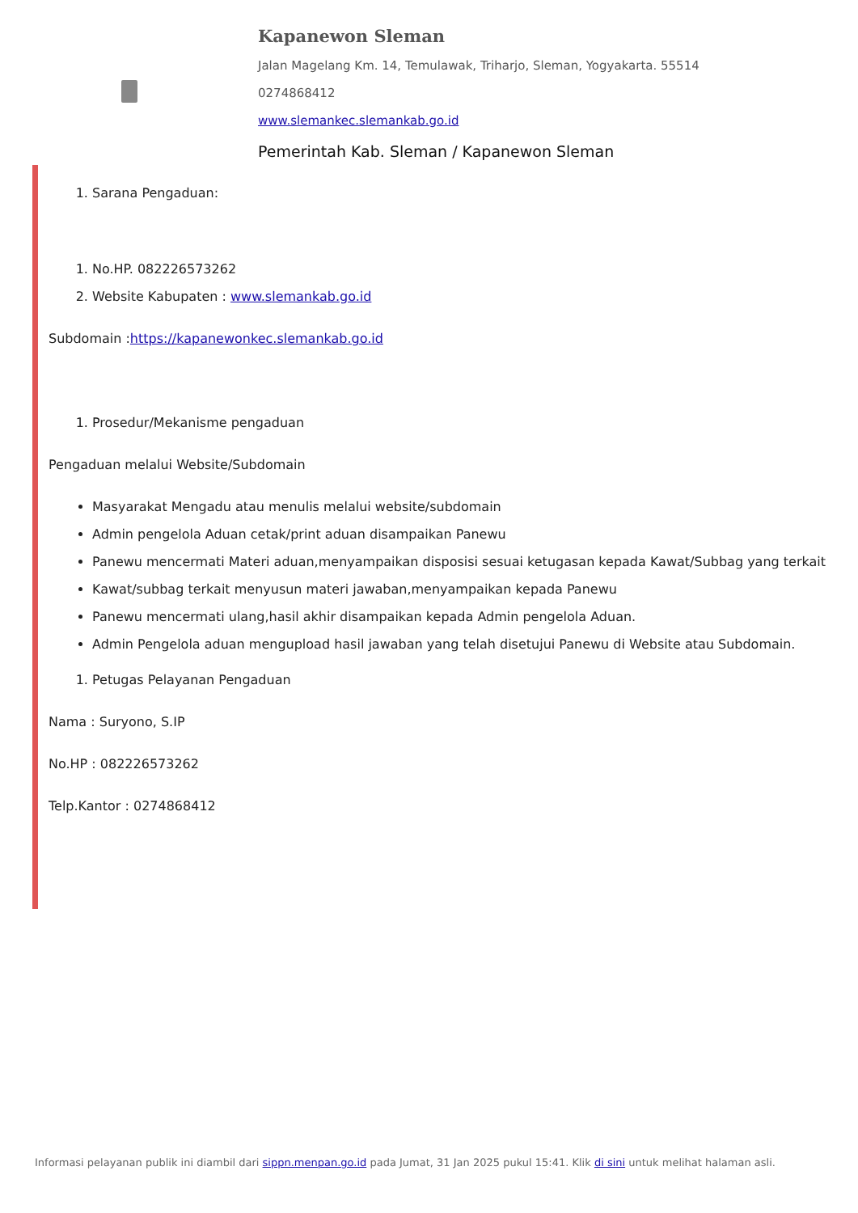Kapanewon Sleman
Jalan Magelang Km. 14, Temulawak, Triharjo, Sleman, Yogyakarta. 55514
0274868412
www.slemankec.slemankab.go.id
Pemerintah Kab. Sleman / Kapanewon Sleman
1. Sarana Pengaduan:
1. No.HP. 082226573262
2. Website Kabupaten : www.slemankab.go.id
Subdomain :https://kapanewonkec.slemankab.go.id
1. Prosedur/Mekanisme pengaduan
Pengaduan melalui Website/Subdomain
Masyarakat Mengadu atau menulis melalui website/subdomain
Admin pengelola Aduan cetak/print aduan disampaikan Panewu
Panewu mencermati Materi aduan,menyampaikan disposisi sesuai ketugasan kepada Kawat/Subbag yang terkait
Kawat/subbag terkait menyusun materi jawaban,menyampaikan kepada Panewu
Panewu mencermati ulang,hasil akhir disampaikan kepada Admin pengelola Aduan.
Admin Pengelola aduan mengupload hasil jawaban yang telah disetujui Panewu di Website atau Subdomain.
1. Petugas Pelayanan Pengaduan
Nama : Suryono, S.IP
No.HP : 082226573262
Telp.Kantor : 0274868412
Informasi pelayanan publik ini diambil dari sippn.menpan.go.id pada Jumat, 31 Jan 2025 pukul 15:41. Klik di sini untuk melihat halaman asli.